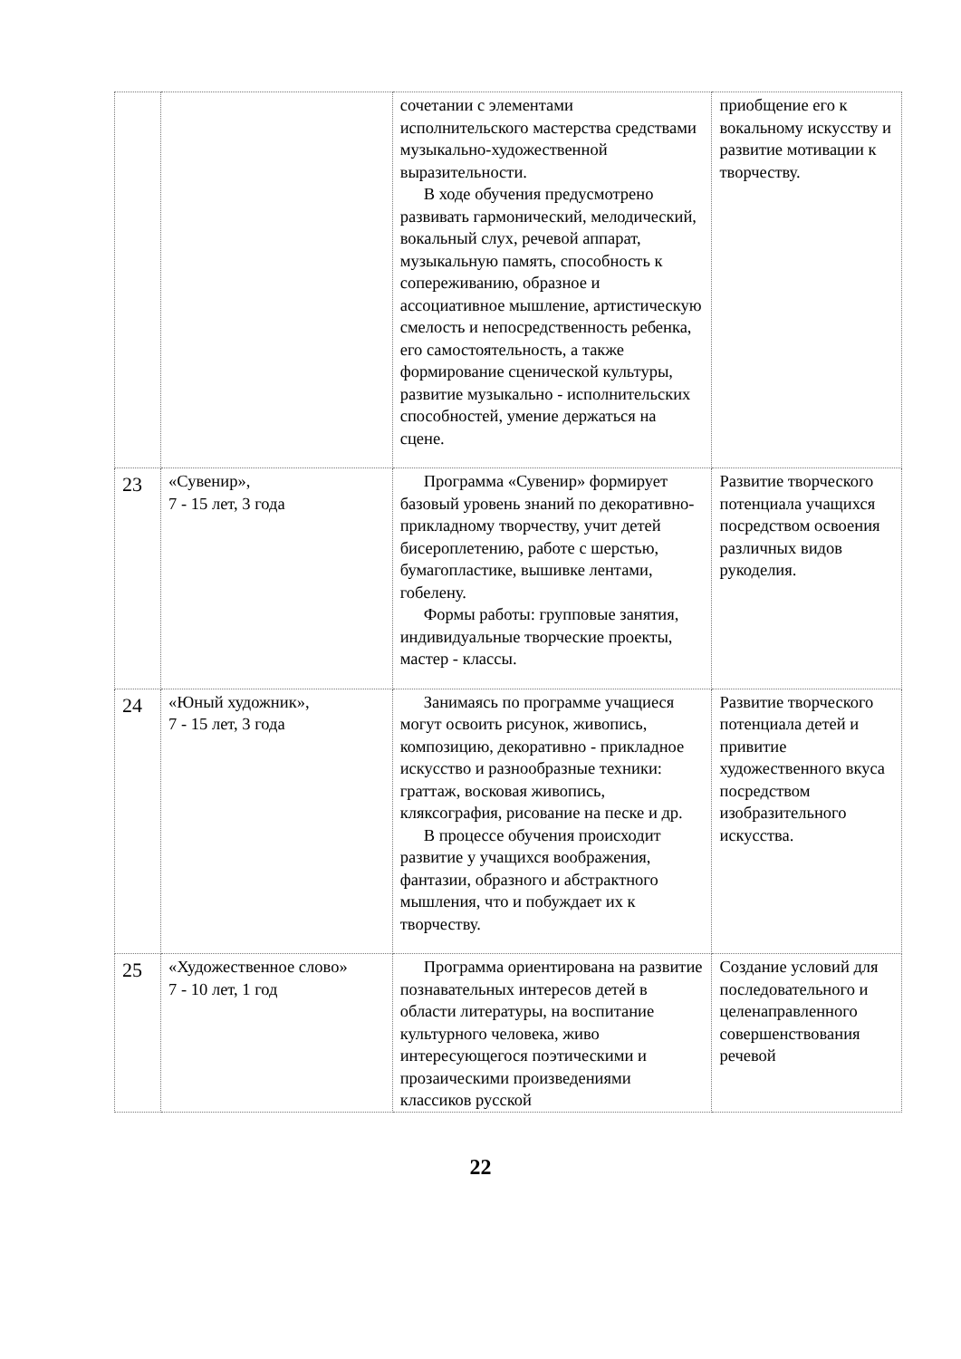| | | сочетании с элементами исполнительского мастерства средствами музыкально-художественной выразительности. В ходе обучения предусмотрено развивать гармонический, мелодический, вокальный слух, речевой аппарат, музыкальную память, способность к сопереживанию, образное и ассоциативное мышление, артистическую смелость и непосредственность ребенка, его самостоятельность, а также формирование сценической культуры, развитие музыкально - исполнительских способностей, умение держаться на сцене. | приобщение его к вокальному искусству и развитие мотивации к творчеству. |
| 23 | «Сувенир», 7 - 15 лет, 3 года | Программа «Сувенир» формирует базовый уровень знаний по декоративно-прикладному творчеству, учит детей бисероплетению, работе с шерстью, бумагопластике, вышивке лентами, гобелену. Формы работы: групповые занятия, индивидуальные творческие проекты, мастер - классы. | Развитие творческого потенциала учащихся посредством освоения различных видов рукоделия. |
| 24 | «Юный художник», 7 - 15 лет, 3 года | Занимаясь по программе учащиеся могут освоить рисунок, живопись, композицию, декоративно - прикладное искусство и разнообразные техники: граттаж, восковая живопись, кляксография, рисование на песке и др. В процессе обучения происходит развитие у учащихся воображения, фантазии, образного и абстрактного мышления, что и побуждает их к творчеству. | Развитие творческого потенциала детей и привитие художественного вкуса посредством изобразительного искусства. |
| 25 | «Художественное слово» 7 - 10 лет, 1 год | Программа ориентирована на развитие познавательных интересов детей в области литературы, на воспитание культурного человека, живо интересующегося поэтическими и прозаическими произведениями классиков русской | Создание условий для последовательного и целенаправленного совершенствования речевой |
22